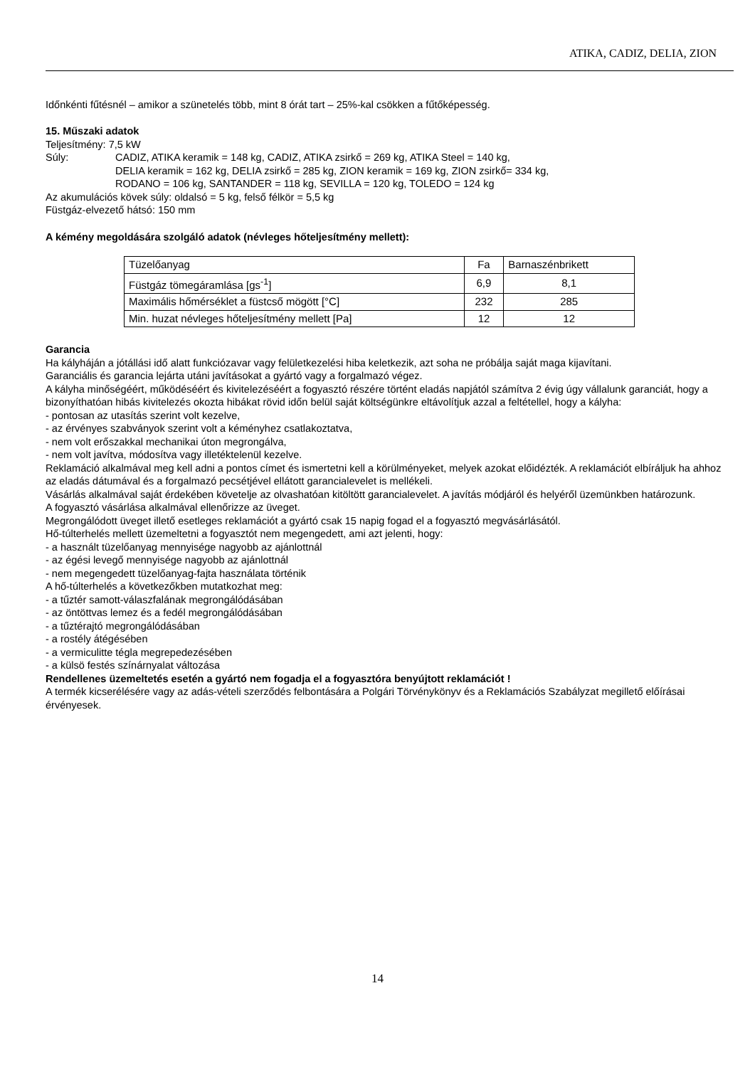ATIKA, CADIZ, DELIA, ZION
Időnkénti fűtésnél – amikor a szünetelés több, mint 8 órát tart – 25%-kal csökken a fűtőképesség.
15. Műszaki adatok
Teljesítmény: 7,5 kW
Súly: CADIZ, ATIKA keramik = 148 kg, CADIZ, ATIKA zsirkő = 269 kg, ATIKA Steel = 140 kg,
DELIA keramik = 162 kg, DELIA zsirkő = 285 kg, ZION keramik = 169 kg, ZION zsirkő= 334 kg,
RODANO = 106 kg, SANTANDER = 118 kg, SEVILLA = 120 kg, TOLEDO = 124 kg
Az akumulációs kövek súly: oldalsó = 5 kg, felső félkör = 5,5 kg
Füstgáz-elvezető hátsó: 150 mm
A kémény megoldására szolgáló adatok (névleges hőteljesítmény mellett):
| Tüzelőanyag | Fa | Barnaszénbrikett |
| Füstgáz tömegáramlása [gs<sup>-1</sup>] | 6,9 | 8,1 |
| Maximális hőmérséklet a füstcső mögött [°C] | 232 | 285 |
| Min. huzat névleges hőteljesítmény mellett [Pa] | 12 | 12 |
Garancia
Ha kályháján a jótállási idő alatt funkciózavar vagy felületkezelési hiba keletkezik, azt soha ne próbálja saját maga kijavítani.
Garanciális és garancia lejárta utáni javításokat a gyártó vagy a forgalmazó végez.
A kályha minőségéért, működéséért és kivitelezéséért a fogyasztó részére történt eladás napjától számítva 2 évig úgy vállalunk garanciát, hogy a bizonyíthatóan hibás kivitelezés okozta hibákat rövid időn belül saját költségünkre eltávolítjuk azzal a feltétellel, hogy a kályha:
- pontosan az utasítás szerint volt kezelve,
- az érvényes szabványok szerint volt a kéményhez csatlakoztatva,
- nem volt erőszakkal mechanikai úton megrongálva,
- nem volt javítva, módosítva vagy illetéktelenül kezelve.
Reklamáció alkalmával meg kell adni a pontos címet és ismertetni kell a körülményeket, melyek azokat előidézték. A reklamációt elbíráljuk ha ahhoz az eladás dátumával és a forgalmazó pecsétjével ellátott garancialevelet is mellékeli.
Vásárlás alkalmával saját érdekében követelje az olvashatóan kitöltött garancialevelet. A javítás módjáról és helyéről üzemünkben határozunk.
A fogyasztó vásárlása alkalmával ellenőrizze az üveget.
Megrongálódott üveget illető esetleges reklamációt a gyártó csak 15 napig fogad el a fogyasztó megvásárlásától.
Hő-túlterhelés mellett üzemeltetni a fogyasztót nem megengedett, ami azt jelenti, hogy:
- a használt tüzelőanyag mennyisége nagyobb az ajánlottnál
- az égési levegő mennyisége nagyobb az ajánlottnál
- nem megengedett tüzelőanyag-fajta használata történik
A hő-túlterhelés a következőkben mutatkozhat meg:
- a tűztér samott-válaszfalának megrongálódásában
- az öntöttvas lemez és a fedél megrongálódásában
- a tűztérajtó megrongálódásában
- a rostély átégésében
- a vermiculitte tégla megrepedezésében
- a külsö festés színárnyalat változása
Rendellenes üzemeltetés esetén a gyártó nem fogadja el a fogyasztóra benyújtott reklamációt !
A termék kicserélésére vagy az adás-vételi szerződés felbontására a Polgári Törvénykönyv és a Reklamációs Szabályzat megillető előírásai érvényesek.
14